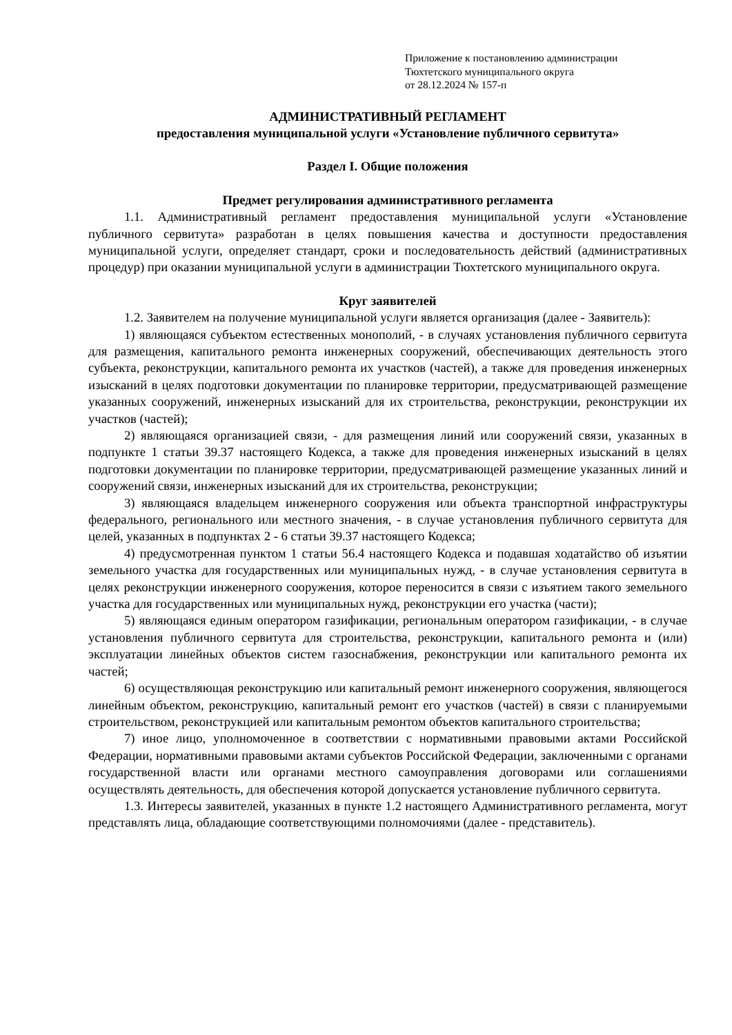Приложение к постановлению администрации
Тюхтетского муниципального округа
от 28.12.2024 № 157-п
АДМИНИСТРАТИВНЫЙ РЕГЛАМЕНТ
предоставления муниципальной услуги «Установление публичного сервитута»
Раздел I. Общие положения
Предмет регулирования административного регламента
1.1. Административный регламент предоставления муниципальной услуги «Установление публичного сервитута» разработан в целях повышения качества и доступности предоставления муниципальной услуги, определяет стандарт, сроки и последовательность действий (административных процедур) при оказании муниципальной услуги в администрации Тюхтетского муниципального округа.
Круг заявителей
1.2. Заявителем на получение муниципальной услуги является организация (далее - Заявитель):
1) являющаяся субъектом естественных монополий, - в случаях установления публичного сервитута для размещения, капитального ремонта инженерных сооружений, обеспечивающих деятельность этого субъекта, реконструкции, капитального ремонта их участков (частей), а также для проведения инженерных изысканий в целях подготовки документации по планировке территории, предусматривающей размещение указанных сооружений, инженерных изысканий для их строительства, реконструкции, реконструкции их участков (частей);
2) являющаяся организацией связи, - для размещения линий или сооружений связи, указанных в подпункте 1 статьи 39.37 настоящего Кодекса, а также для проведения инженерных изысканий в целях подготовки документации по планировке территории, предусматривающей размещение указанных линий и сооружений связи, инженерных изысканий для их строительства, реконструкции;
3) являющаяся владельцем инженерного сооружения или объекта транспортной инфраструктуры федерального, регионального или местного значения, - в случае установления публичного сервитута для целей, указанных в подпунктах 2 - 6 статьи 39.37 настоящего Кодекса;
4) предусмотренная пунктом 1 статьи 56.4 настоящего Кодекса и подавшая ходатайство об изъятии земельного участка для государственных или муниципальных нужд, - в случае установления сервитута в целях реконструкции инженерного сооружения, которое переносится в связи с изъятием такого земельного участка для государственных или муниципальных нужд, реконструкции его участка (части);
5) являющаяся единым оператором газификации, региональным оператором газификации, - в случае установления публичного сервитута для строительства, реконструкции, капитального ремонта и (или) эксплуатации линейных объектов систем газоснабжения, реконструкции или капитального ремонта их частей;
6) осуществляющая реконструкцию или капитальный ремонт инженерного сооружения, являющегося линейным объектом, реконструкцию, капитальный ремонт его участков (частей) в связи с планируемыми строительством, реконструкцией или капитальным ремонтом объектов капитального строительства;
7) иное лицо, уполномоченное в соответствии с нормативными правовыми актами Российской Федерации, нормативными правовыми актами субъектов Российской Федерации, заключенными с органами государственной власти или органами местного самоуправления договорами или соглашениями осуществлять деятельность, для обеспечения которой допускается установление публичного сервитута.
1.3. Интересы заявителей, указанных в пункте 1.2 настоящего Административного регламента, могут представлять лица, обладающие соответствующими полномочиями (далее - представитель).